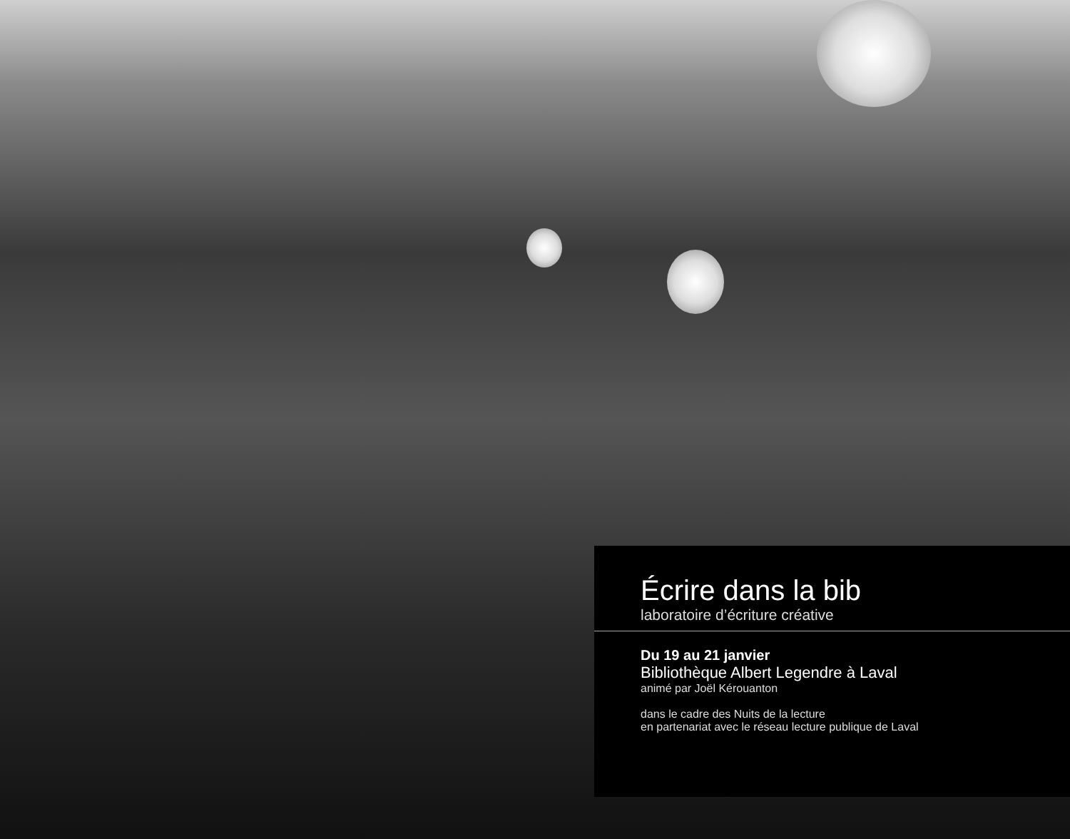Écrire dans la bib
laboratoire d’écriture créative
Du 19 au 21 janvier
Bibliothèque Albert Legendre à Laval
animé par Joël Kérouanton
dans le cadre des Nuits de la lecture
en partenariat avec le réseau lecture publique de Laval